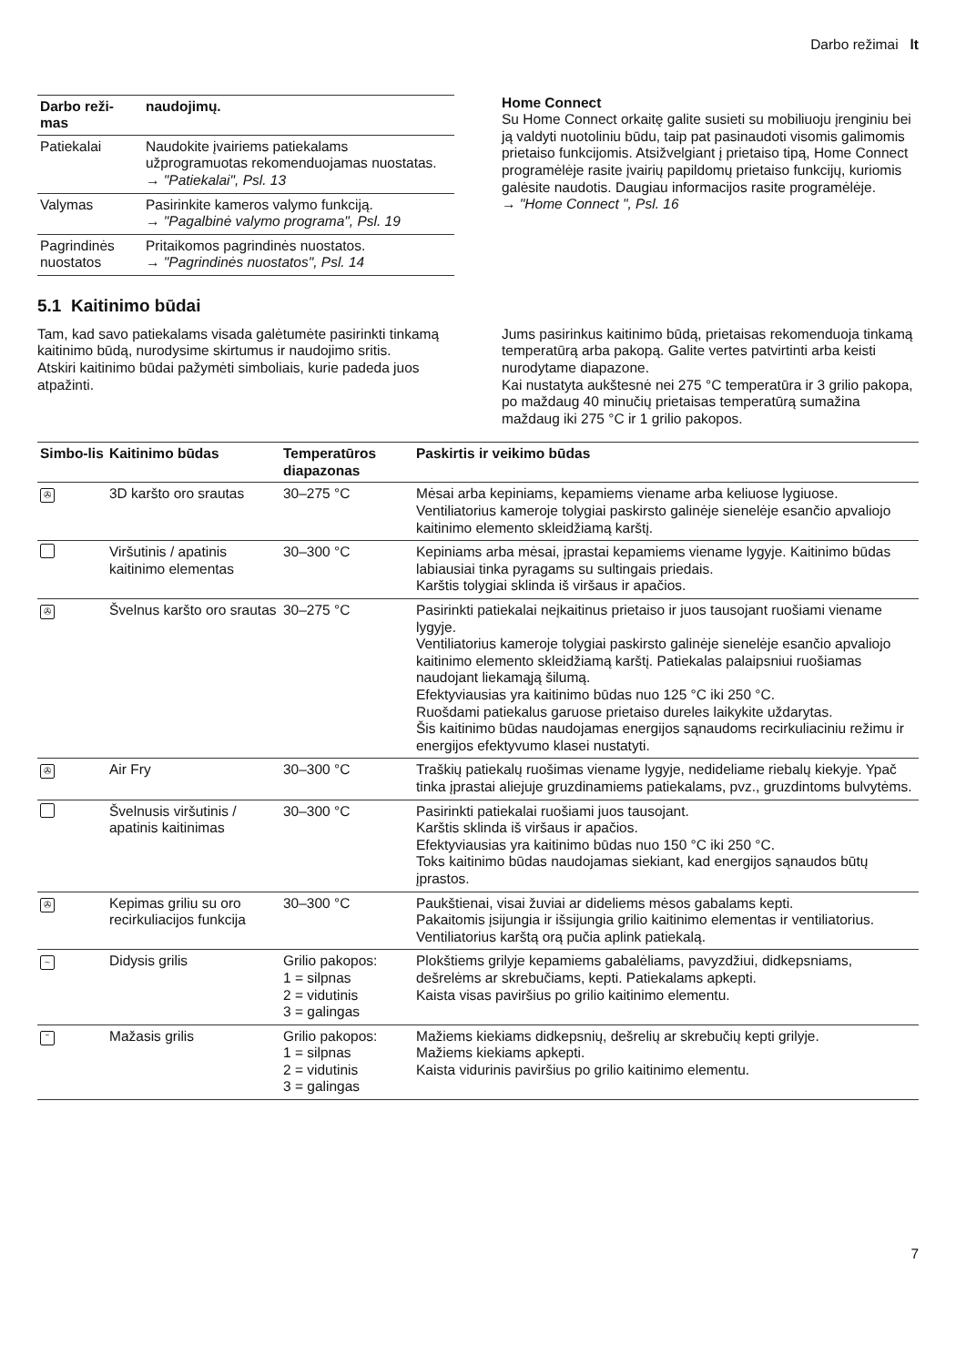Darbo režimai lt
| Darbo reži-mas | naudojimų. |
| --- | --- |
| Patiekalai | Naudokite įvairiems patiekalams užprogramuotas rekomenduojamas nuostatas. → "Patiekalai", Psl. 13 |
| Valymas | Pasirinkite kameros valymo funkciją. → "Pagalbinė valymo programa", Psl. 19 |
| Pagrindinės nuostatos | Pritaikomos pagrindinės nuostatos. → "Pagrindinės nuostatos", Psl. 14 |
Home Connect
Su Home Connect orkaitę galite susieti su mobiliuoju įrenginiu bei ją valdyti nuotoliniu būdu, taip pat pasinaudoti visomis galimomis prietaiso funkcijomis. Atsižvelgiant į prietaiso tipą, Home Connect programėlėje rasite įvairių papildomų prietaiso funkcijų, kuriomis galėsite naudotis. Daugiau informacijos rasite programėlėje.
→ "Home Connect ", Psl. 16
5.1 Kaitinimo būdai
Tam, kad savo patiekalams visada galėtumėte pasirinkti tinkamą kaitinimo būdą, nurodysime skirtumus ir naudojimo sritis.
Atskiri kaitinimo būdai pažymėti simboliais, kurie padeda juos atpažinti.
Jums pasirinkus kaitinimo būdą, prietaisas rekomenduoja tinkamą temperatūrą arba pakopą. Galite vertes patvirtinti arba keisti nurodytame diapazone.
Kai nustatyta aukštesnė nei 275 °C temperatūra ir 3 grilio pakopa, po maždaug 40 minučių prietaisas temperatūrą sumažina maždaug iki 275 °C ir 1 grilio pakopos.
| Simbo-lis | Kaitinimo būdas | Temperatūros diapazonas | Paskirtis ir veikimo būdas |
| --- | --- | --- | --- |
| ✇ | 3D karšto oro srautas | 30–275 °C | Mėsai arba kepiniams, kepamiems viename arba keliuose lygiuose. Ventiliatorius kameroje tolygiai paskirsto galinėje sienelėje esančio apvaliojo kaitinimo elemento skleidžiamą karštį. |
| | Viršutinis / apatinis kaitinimo elementas | 30–300 °C | Kepiniams arba mėsai, įprastai kepamiems viename lygyje. Kaitinimo būdas labiausiai tinka pyragams su sultingais priedais. Karštis tolygiai sklinda iš viršaus ir apačios. |
| ✇ | Švelnus karšto oro srautas | 30–275 °C | Pasirinkti patiekalai neįkaitinus prietaiso ir juos tausojant ruošiami viename lygyje. Ventiliatorius kameroje tolygiai paskirsto galinėje sienelėje esančio apvaliojo kaitinimo elemento skleidžiamą karštį. Patiekalas palaipsniui ruošiamas naudojant liekamąją šilumą. Efektyviausias yra kaitinimo būdas nuo 125 °C iki 250 °C. Ruošdami patiekalus garuose prietaiso dureles laikykite uždarytas. Šis kaitinimo būdas naudojamas energijos sąnaudoms recirkuliaciniu režimu ir energijos efektyvumo klasei nustatyti. |
| ✇ | Air Fry | 30–300 °C | Traškių patiekalų ruošimas viename lygyje, nedideliame riebalų kiekyje. Ypač tinka įprastai aliejuje gruzdinamiems patiekalams, pvz., gruzdintoms bulvytėms. |
| | Švelnusis viršutinis / apatinis kaitinimas | 30–300 °C | Pasirinkti patiekalai ruošiami juos tausojant. Karštis sklinda iš viršaus ir apačios. Efektyviausias yra kaitinimo būdas nuo 150 °C iki 250 °C. Toks kaitinimo būdas naudojamas siekiant, kad energijos sąnaudos būtų įprastos. |
| ✇ | Kepimas griliu su oro recirkuliacijos funkcija | 30–300 °C | Paukštienai, visai žuviai ar dideliems mėsos gabalams kepti. Pakaitomis įsijungia ir išsijungia grilio kaitinimo elementas ir ventiliatorius. Ventiliatorius karštą orą pučia aplink patiekalą. |
| ~ | Didysis grilis | Grilio pakopos: 1 = silpnas 2 = vidutinis 3 = galingas | Plokštiems grilyje kepamiems gabalėliams, pavyzdžiui, didkepsniams, dešrelėms ar skrebučiams, kepti. Patiekalams apkepti. Kaista visas paviršius po grilio kaitinimo elementu. |
| ˜ | Mažasis grilis | Grilio pakopos: 1 = silpnas 2 = vidutinis 3 = galingas | Mažiems kiekiams didkepsnių, dešrelių ar skrebučių kepti grilyje. Mažiems kiekiams apkepti. Kaista vidurinis paviršius po grilio kaitinimo elementu. |
7